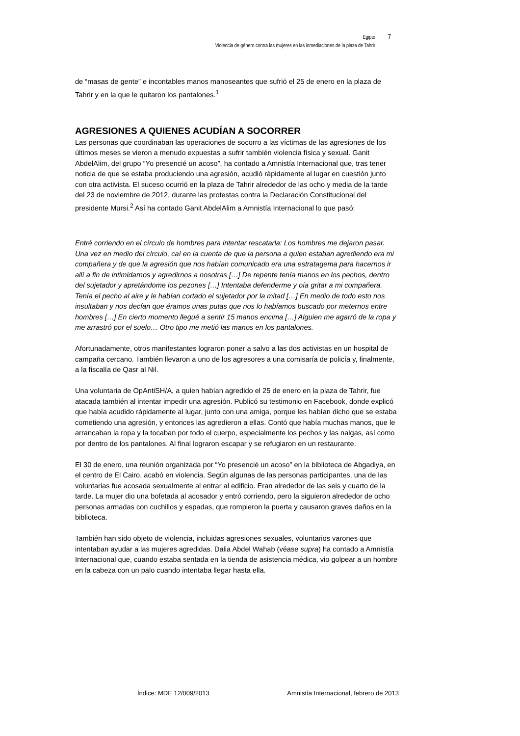Egipto 7
Violencia de género contra las mujeres en las inmediaciones de la plaza de Tahrir
de “masas de gente” e incontables manos manoseantes que sufrió el 25 de enero en la plaza de Tahrir y en la que le quitaron los pantalones.<sup>1</sup>
AGRESIONES A QUIENES ACUDÍAN A SOCORRER
Las personas que coordinaban las operaciones de socorro a las víctimas de las agresiones de los últimos meses se vieron a menudo expuestas a sufrir también violencia física y sexual. Ganit AbdelAlim, del grupo “Yo presencié un acoso”, ha contado a Amnistía Internacional que, tras tener noticia de que se estaba produciendo una agresión, acudió rápidamente al lugar en cuestión junto con otra activista. El suceso ocurrió en la plaza de Tahrir alrededor de las ocho y media de la tarde del 23 de noviembre de 2012, durante las protestas contra la Declaración Constitucional del presidente Mursi.<sup>2</sup> Así ha contado Ganit AbdelAlim a Amnistía Internacional lo que pasó:
Entré corriendo en el círculo de hombres para intentar rescatarla: Los hombres me dejaron pasar. Una vez en medio del círculo, caí en la cuenta de que la persona a quien estaban agrediendo era mi compañera y de que la agresión que nos habían comunicado era una estratagema para hacernos ir allí a fin de intimidarnos y agredirnos a nosotras […] De repente tenía manos en los pechos, dentro del sujetador y apretándome los pezones […] Intentaba defenderme y oía gritar a mi compañera. Tenía el pecho al aire y le habían cortado el sujetador por la mitad […] En medio de todo esto nos insultaban y nos decían que éramos unas putas que nos lo habíamos buscado por meternos entre hombres […] En cierto momento llegué a sentir 15 manos encima […] Alguien me agarró de la ropa y me arrastró por el suelo… Otro tipo me metió las manos en los pantalones.
Afortunadamente, otros manifestantes lograron poner a salvo a las dos activistas en un hospital de campaña cercano. También llevaron a uno de los agresores a una comisaría de policía y, finalmente, a la fiscalía de Qasr al Nil.
Una voluntaria de OpAntiSH/A, a quien habían agredido el 25 de enero en la plaza de Tahrir, fue atacada también al intentar impedir una agresión. Publicó su testimonio en Facebook, donde explicó que había acudido rápidamente al lugar, junto con una amiga, porque les habían dicho que se estaba cometiendo una agresión, y entonces las agredieron a ellas. Contó que había muchas manos, que le arrancaban la ropa y la tocaban por todo el cuerpo, especialmente los pechos y las nalgas, así como por dentro de los pantalones. Al final lograron escapar y se refugiaron en un restaurante.
El 30 de enero, una reunión organizada por “Yo presencié un acoso” en la biblioteca de Abgadiya, en el centro de El Cairo, acabó en violencia. Según algunas de las personas participantes, una de las voluntarias fue acosada sexualmente al entrar al edificio. Eran alrededor de las seis y cuarto de la tarde. La mujer dio una bofetada al acosador y entró corriendo, pero la siguieron alrededor de ocho personas armadas con cuchillos y espadas, que rompieron la puerta y causaron graves daños en la biblioteca.
También han sido objeto de violencia, incluidas agresiones sexuales, voluntarios varones que intentaban ayudar a las mujeres agredidas. Dalia Abdel Wahab (véase supra) ha contado a Amnistía Internacional que, cuando estaba sentada en la tienda de asistencia médica, vio golpear a un hombre en la cabeza con un palo cuando intentaba llegar hasta ella.
Índice: MDE 12/009/2013 Amnistía Internacional, febrero de 2013